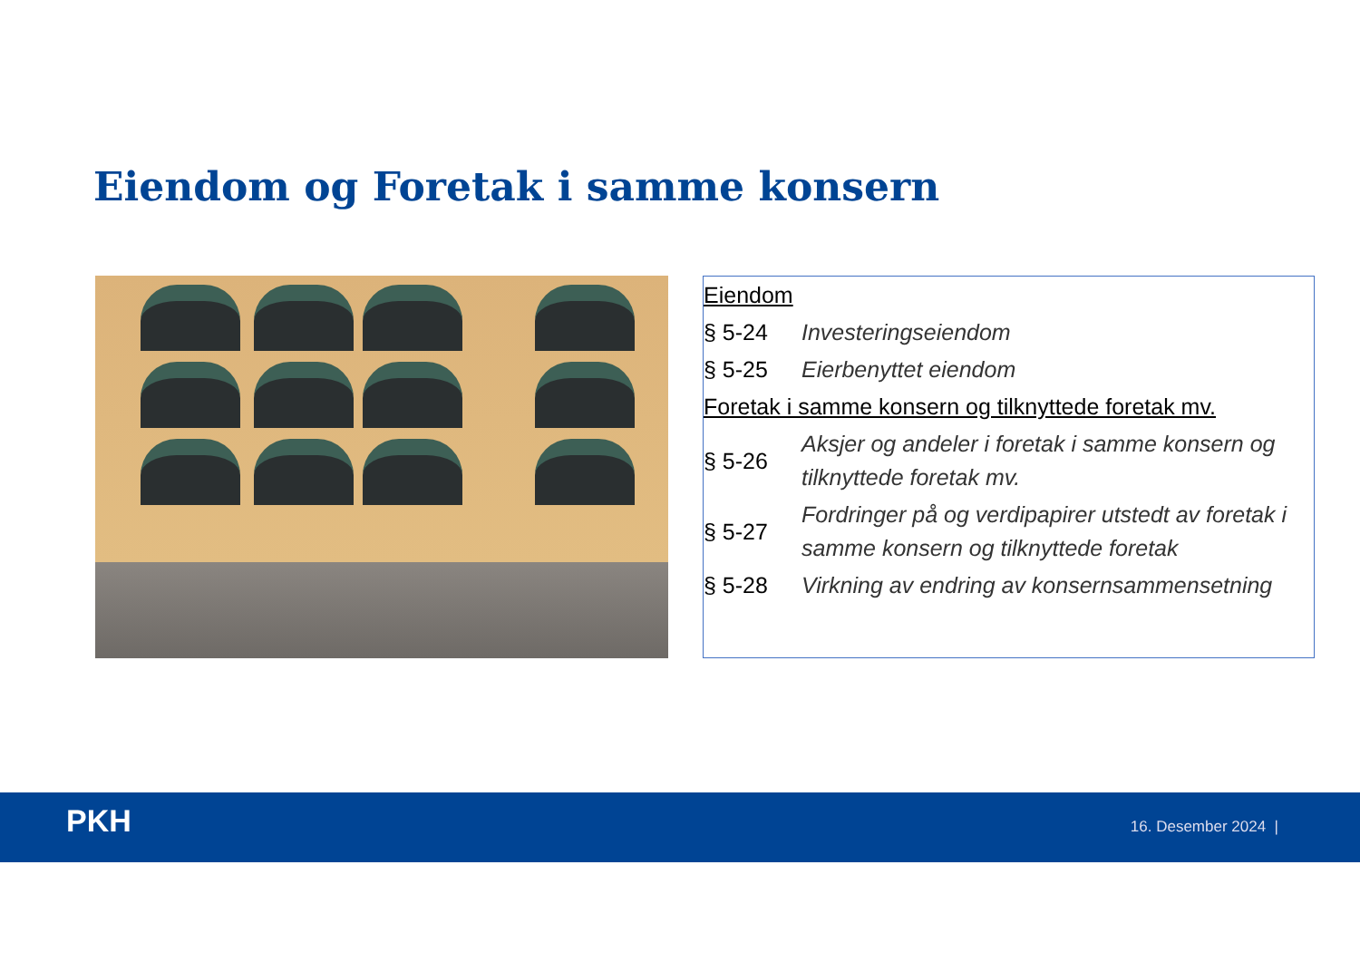Eiendom og Foretak i samme konsern
| Eiendom | |
| § 5-24 | Investeringseiendom |
| § 5-25 | Eierbenyttet eiendom |
| Foretak i samme konsern og tilknyttede foretak mv. | |
| § 5-26 | Aksjer og andeler i foretak i samme konsern og tilknyttede foretak mv. |
| § 5-27 | Fordringer på og verdipapirer utstedt av foretak i samme konsern og tilknyttede foretak |
| § 5-28 | Virkning av endring av konsernsammensetning |
PKH 16. Desember 2024 |